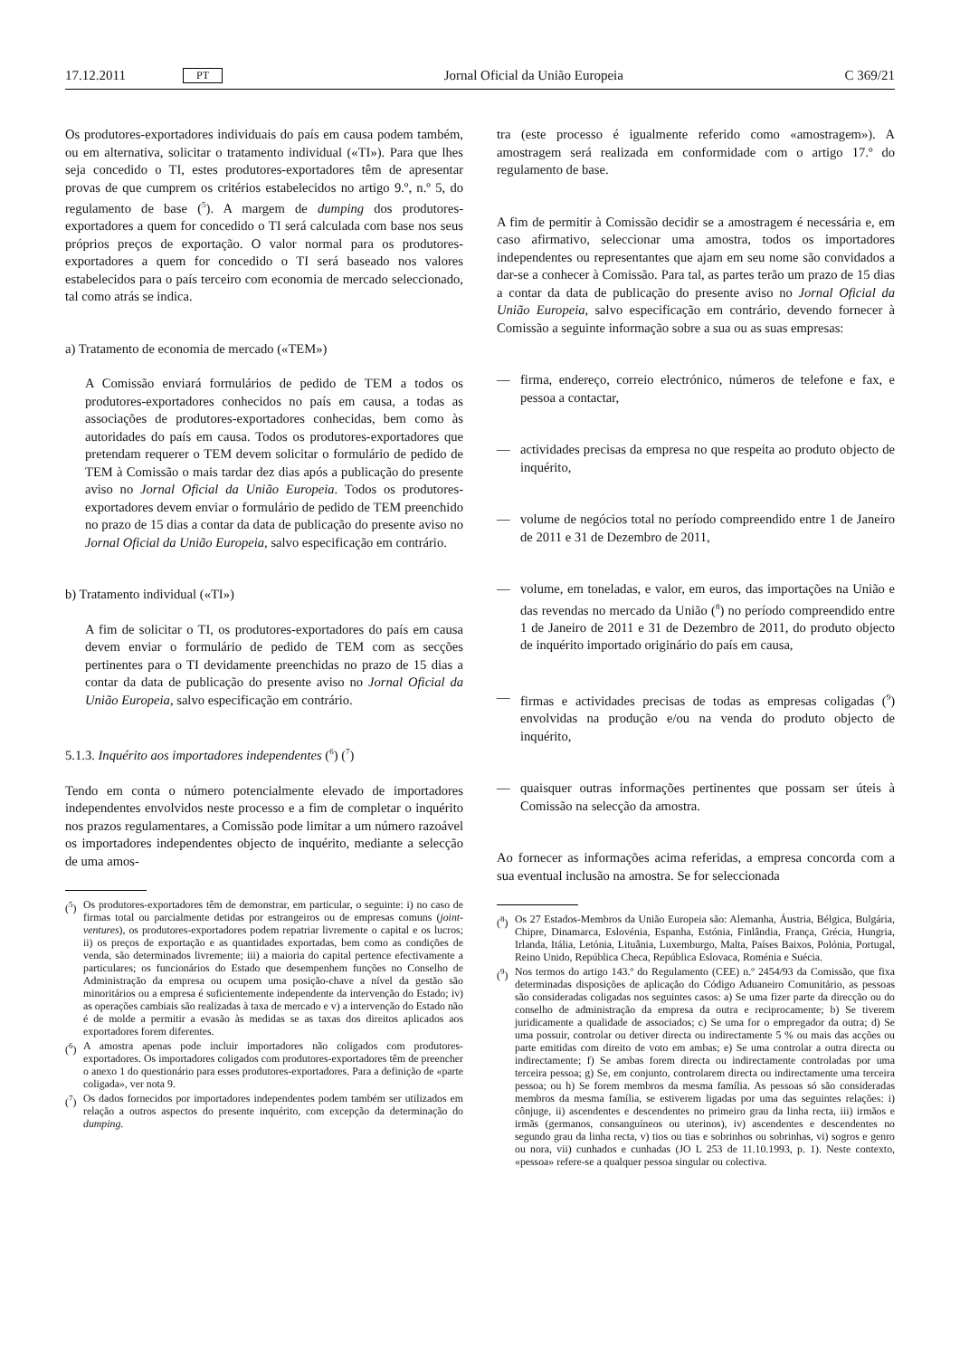17.12.2011 PT Jornal Oficial da União Europeia C 369/21
Os produtores-exportadores individuais do país em causa podem também, ou em alternativa, solicitar o tratamento individual («TI»). Para que lhes seja concedido o TI, estes produtores-exportadores têm de apresentar provas de que cumprem os critérios estabelecidos no artigo 9.º, n.º 5, do regulamento de base (<sup>5</sup>). A margem de dumping dos produtores-exportadores a quem for concedido o TI será calculada com base nos seus próprios preços de exportação. O valor normal para os produtores-exportadores a quem for concedido o TI será baseado nos valores estabelecidos para o país terceiro com economia de mercado seleccionado, tal como atrás se indica.
a) Tratamento de economia de mercado («TEM»)
A Comissão enviará formulários de pedido de TEM a todos os produtores-exportadores conhecidos no país em causa, a todas as associações de produtores-exportadores conhecidas, bem como às autoridades do país em causa. Todos os produtores-exportadores que pretendam requerer o TEM devem solicitar o formulário de pedido de TEM à Comissão o mais tardar dez dias após a publicação do presente aviso no Jornal Oficial da União Europeia. Todos os produtores-exportadores devem enviar o formulário de pedido de TEM preenchido no prazo de 15 dias a contar da data de publicação do presente aviso no Jornal Oficial da União Europeia, salvo especificação em contrário.
b) Tratamento individual («TI»)
A fim de solicitar o TI, os produtores-exportadores do país em causa devem enviar o formulário de pedido de TEM com as secções pertinentes para o TI devidamente preenchidas no prazo de 15 dias a contar da data de publicação do presente aviso no Jornal Oficial da União Europeia, salvo especificação em contrário.
5.1.3. Inquérito aos importadores independentes (<sup>6</sup>) (<sup>7</sup>)
Tendo em conta o número potencialmente elevado de importadores independentes envolvidos neste processo e a fim de completar o inquérito nos prazos regulamentares, a Comissão pode limitar a um número razoável os importadores independentes objecto de inquérito, mediante a selecção de uma amos-
(<sup>5</sup>) Os produtores-exportadores têm de demonstrar, em particular, o seguinte: i) no caso de firmas total ou parcialmente detidas por estrangeiros ou de empresas comuns (joint-ventures), os produtores-exportadores podem repatriar livremente o capital e os lucros; ii) os preços de exportação e as quantidades exportadas, bem como as condições de venda, são determinados livremente; iii) a maioria do capital pertence efectivamente a particulares; os funcionários do Estado que desempenhem funções no Conselho de Administração da empresa ou ocupem uma posição-chave a nível da gestão são minoritários ou a empresa é suficientemente independente da intervenção do Estado; iv) as operações cambiais são realizadas à taxa de mercado e v) a intervenção do Estado não é de molde a permitir a evasão às medidas se as taxas dos direitos aplicados aos exportadores forem diferentes.
(<sup>6</sup>) A amostra apenas pode incluir importadores não coligados com produtores-exportadores. Os importadores coligados com produtores-exportadores têm de preencher o anexo 1 do questionário para esses produtores-exportadores. Para a definição de «parte coligada», ver nota 9.
(<sup>7</sup>) Os dados fornecidos por importadores independentes podem também ser utilizados em relação a outros aspectos do presente inquérito, com excepção da determinação do dumping.
tra (este processo é igualmente referido como «amostragem»). A amostragem será realizada em conformidade com o artigo 17.º do regulamento de base.
A fim de permitir à Comissão decidir se a amostragem é necessária e, em caso afirmativo, seleccionar uma amostra, todos os importadores independentes ou representantes que ajam em seu nome são convidados a dar-se a conhecer à Comissão. Para tal, as partes terão um prazo de 15 dias a contar da data de publicação do presente aviso no Jornal Oficial da União Europeia, salvo especificação em contrário, devendo fornecer à Comissão a seguinte informação sobre a sua ou as suas empresas:
— firma, endereço, correio electrónico, números de telefone e fax, e pessoa a contactar,
— actividades precisas da empresa no que respeita ao produto objecto de inquérito,
— volume de negócios total no período compreendido entre 1 de Janeiro de 2011 e 31 de Dezembro de 2011,
— volume, em toneladas, e valor, em euros, das importações na União e das revendas no mercado da União (<sup>8</sup>) no período compreendido entre 1 de Janeiro de 2011 e 31 de Dezembro de 2011, do produto objecto de inquérito importado originário do país em causa,
— firmas e actividades precisas de todas as empresas coligadas (<sup>9</sup>) envolvidas na produção e/ou na venda do produto objecto de inquérito,
— quaisquer outras informações pertinentes que possam ser úteis à Comissão na selecção da amostra.
Ao fornecer as informações acima referidas, a empresa concorda com a sua eventual inclusão na amostra. Se for seleccionada
(<sup>8</sup>) Os 27 Estados-Membros da União Europeia são: Alemanha, Áustria, Bélgica, Bulgária, Chipre, Dinamarca, Eslovénia, Espanha, Estónia, Finlândia, França, Grécia, Hungria, Irlanda, Itália, Letónia, Lituânia, Luxemburgo, Malta, Países Baixos, Polónia, Portugal, Reino Unido, República Checa, República Eslovaca, Roménia e Suécia.
(<sup>9</sup>) Nos termos do artigo 143.º do Regulamento (CEE) n.º 2454/93 da Comissão, que fixa determinadas disposições de aplicação do Código Aduaneiro Comunitário, as pessoas são consideradas coligadas nos seguintes casos: a) Se uma fizer parte da direcção ou do conselho de administração da empresa da outra e reciprocamente; b) Se tiverem juridicamente a qualidade de associados; c) Se uma for o empregador da outra; d) Se uma possuir, controlar ou detiver directa ou indirectamente 5 % ou mais das acções ou parte emitidas com direito de voto em ambas; e) Se uma controlar a outra directa ou indirectamente; f) Se ambas forem directa ou indirectamente controladas por uma terceira pessoa; g) Se, em conjunto, controlarem directa ou indirectamente uma terceira pessoa; ou h) Se forem membros da mesma família. As pessoas só são consideradas membros da mesma família, se estiverem ligadas por uma das seguintes relações: i) cônjuge, ii) ascendentes e descendentes no primeiro grau da linha recta, iii) irmãos e irmãs (germanos, consanguíneos ou uterinos), iv) ascendentes e descendentes no segundo grau da linha recta, v) tios ou tias e sobrinhos ou sobrinhas, vi) sogros e genro ou nora, vii) cunhados e cunhadas (JO L 253 de 11.10.1993, p. 1). Neste contexto, «pessoa» refere-se a qualquer pessoa singular ou colectiva.